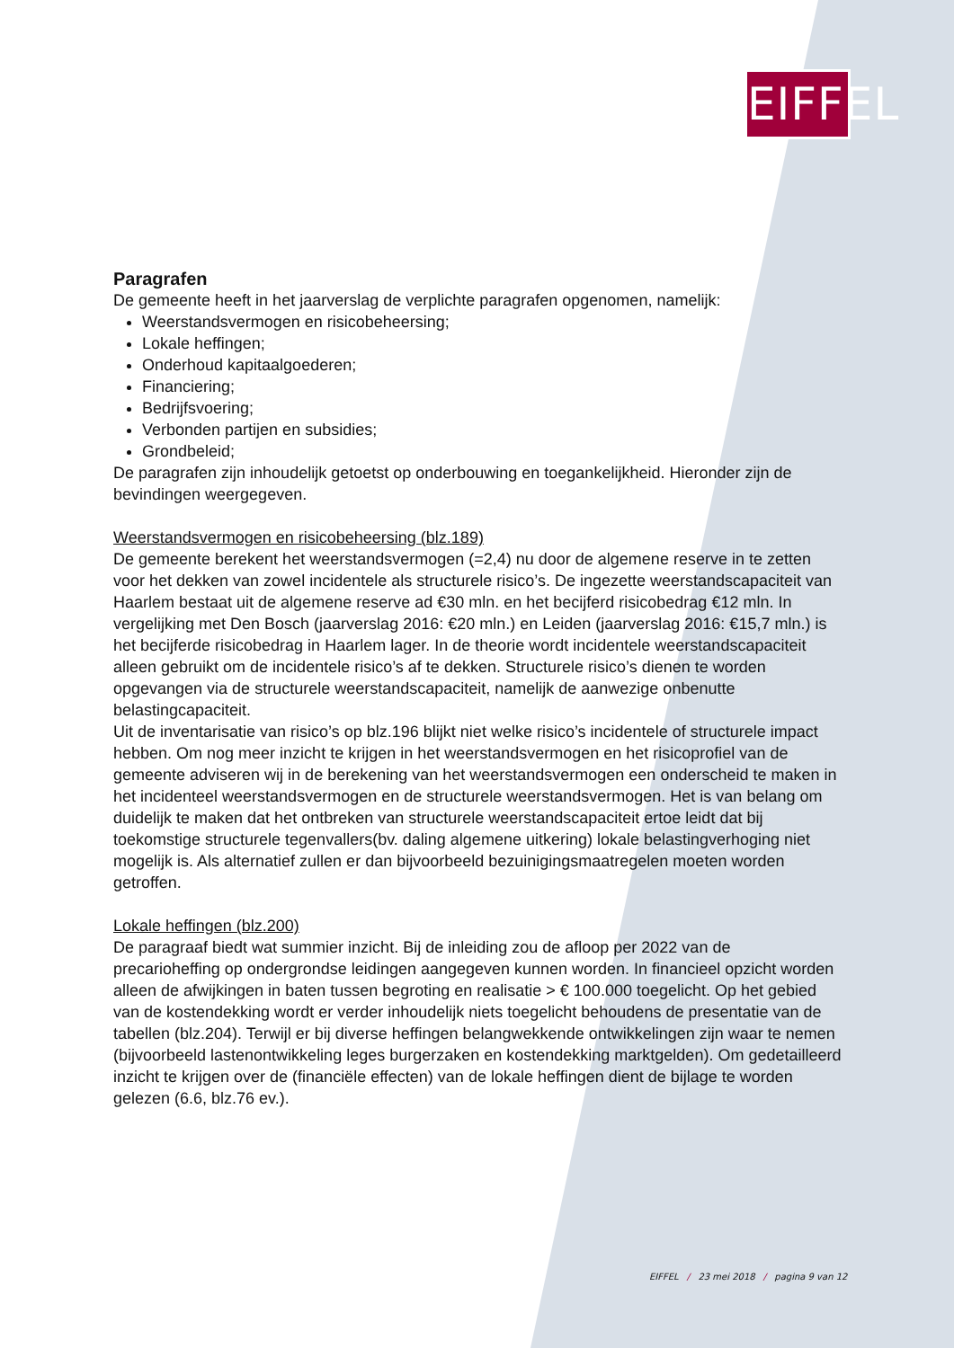EIFFEL
Paragrafen
De gemeente heeft in het jaarverslag de verplichte paragrafen opgenomen, namelijk:
Weerstandsvermogen en risicobeheersing;
Lokale heffingen;
Onderhoud kapitaalgoederen;
Financiering;
Bedrijfsvoering;
Verbonden partijen en subsidies;
Grondbeleid;
De paragrafen zijn inhoudelijk getoetst op onderbouwing en toegankelijkheid. Hieronder zijn de bevindingen weergegeven.
Weerstandsvermogen en risicobeheersing (blz.189)
De gemeente berekent het weerstandsvermogen (=2,4) nu door de algemene reserve in te zetten voor het dekken van zowel incidentele als structurele risico’s. De ingezette weerstandscapaciteit van Haarlem bestaat uit de algemene reserve ad €30 mln. en het becijferd risicobedrag €12 mln. In vergelijking met Den Bosch (jaarverslag 2016: €20 mln.) en Leiden (jaarverslag 2016: €15,7 mln.) is het becijferde risicobedrag in Haarlem lager. In de theorie wordt incidentele weerstandscapaciteit alleen gebruikt om de incidentele risico’s af te dekken. Structurele risico’s dienen te worden opgevangen via de structurele weerstandscapaciteit, namelijk de aanwezige onbenutte belastingcapaciteit.
Uit de inventarisatie van risico’s op blz.196 blijkt niet welke risico’s incidentele of structurele impact hebben. Om nog meer inzicht te krijgen in het weerstandsvermogen en het risicoprofiel van de gemeente adviseren wij in de berekening van het weerstandsvermogen een onderscheid te maken in het incidenteel weerstandsvermogen en de structurele weerstandsvermogen. Het is van belang om duidelijk te maken dat het ontbreken van structurele weerstandscapaciteit ertoe leidt dat bij toekomstige structurele tegenvallers(bv. daling algemene uitkering) lokale belastingverhoging niet mogelijk is. Als alternatief zullen er dan bijvoorbeeld bezuinigingsmaatregelen moeten worden getroffen.
Lokale heffingen (blz.200)
De paragraaf biedt wat summier inzicht. Bij de inleiding zou de afloop per 2022 van de precarioheffing op ondergrondse leidingen aangegeven kunnen worden. In financieel opzicht worden alleen de afwijkingen in baten tussen begroting en realisatie > € 100.000 toegelicht. Op het gebied van de kostendekking wordt er verder inhoudelijk niets toegelicht behoudens de presentatie van de tabellen (blz.204). Terwijl er bij diverse heffingen belangwekkende ontwikkelingen zijn waar te nemen (bijvoorbeeld lastenontwikkeling leges burgerzaken en kostendekking marktgelden). Om gedetailleerd inzicht te krijgen over de (financiële effecten) van de lokale heffingen dient de bijlage te worden gelezen (6.6, blz.76 ev.).
EIFFEL / 23 mei 2018 / pagina 9 van 12